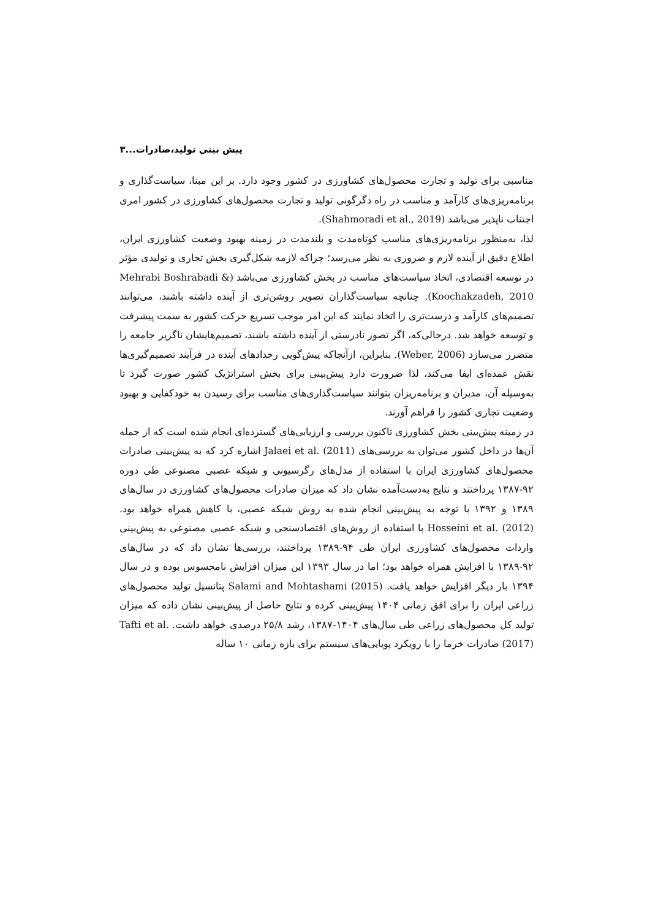پیش بینی تولید،صادرات...۳
مناسبی برای تولید و تجارت محصول‌های کشاورزی در کشور وجود دارد. بر این مبنا، سیاست‌گذاری و برنامه‌ریزی‌های کارآمد و مناسب در راه دگرگونی تولید و تجارت محصول‌های کشاورزی در کشور امری اجتناب ناپذیر می‌باشد (Shahmoradi et al., 2019).
لذا، به‌منظور برنامه‌ریزی‌های مناسب کوتاه‌مدت و بلندمدت در زمینه بهبود وضعیت کشاورزی ایران، اطلاع دقیق از آینده لازم و ضروری به نظر می‌رسد؛ چراکه لازمه شکل‌گیری بخش تجاری و تولیدی مؤثر در توسعه اقتصادی، اتخاذ سیاست‌های مناسب در بخش کشاورزی می‌باشد (Mehrabi Boshrabadi & Koochakzadeh, 2010). چنانچه سیاست‌گذاران تصویر روشن‌تری از آینده داشته باشند، می‌توانند تصمیم‌های کارآمد و درست‌تری را اتخاذ نمایند که این امر موجب تسریع حرکت کشور به سمت پیشرفت و توسعه خواهد شد. درحالی‌که، اگر تصور نادرستی از آینده داشته باشند، تصمیم‌هایشان ناگزیر جامعه را متضرر می‌سازد (Weber, 2006). بنابراین، ازآنجاکه پیش‌گویی رخدادهای آینده در فرآیند تصمیم‌گیری‌ها نقش عمده‌ای ایفا می‌کند، لذا ضرورت دارد پیش‌بینی برای بخش استراتژیک کشور صورت گیرد تا به‌وسیله آن، مدیران و برنامه‌ریزان بتوانند سیاست‌گذاری‌های مناسب برای رسیدن به خودکفایی و بهبود وضعیت تجاری کشور را فراهم آورند.
در زمینه پیش‌بینی بخش کشاورزی تاکنون بررسی و ارزیابی‌های گسترده‌ای انجام شده است که از جمله آن‌ها در داخل کشور می‌توان به بررسی‌های Jalaei et al. (2011) اشاره کرد که به پیش‌بینی صادرات محصول‌های کشاورزی ایران با استفاده از مدل‌های رگرسیونی و شبکه عصبی مصنوعی طی دوره ۹۲-۱۳۸۷ پرداختند و نتایج به‌دست‌آمده نشان داد که میزان صادرات محصول‌های کشاورزی در سال‌های ۱۳۸۹ و ۱۳۹۲ با توجه به پیش‌بینی انجام شده به روش شبکه عصبی، با کاهش همراه خواهد بود. Hosseini et al. (2012) با استفاده از روش‌های اقتصادسنجی و شبکه عصبی مصنوعی به پیش‌بینی واردات محصول‌های کشاورزی ایران طی ۹۴-۱۳۸۹ پرداختند، بررسی‌ها نشان داد که در سال‌های ۹۲-۱۳۸۹ با افزایش همراه خواهد بود؛ اما در سال ۱۳۹۳ این میزان افزایش نامحسوس بوده و در سال ۱۳۹۴ بار دیگر افزایش خواهد یافت. Salami and Mohtashami (2015) پتانسیل تولید محصول‌های زراعی ایران را برای افق زمانی ۱۴۰۴ پیش‌بینی کرده و نتایج حاصل از پیش‌بینی نشان داده که میزان تولید کل محصول‌های زراعی طی سال‌های ۱۴۰۴-۱۳۸۷، رشد ۲۵/۸ درصدی خواهد داشت. Tafti et al. (2017) صادرات خرما را با رویکرد پویایی‌های سیستم برای بازه زمانی ۱۰ ساله